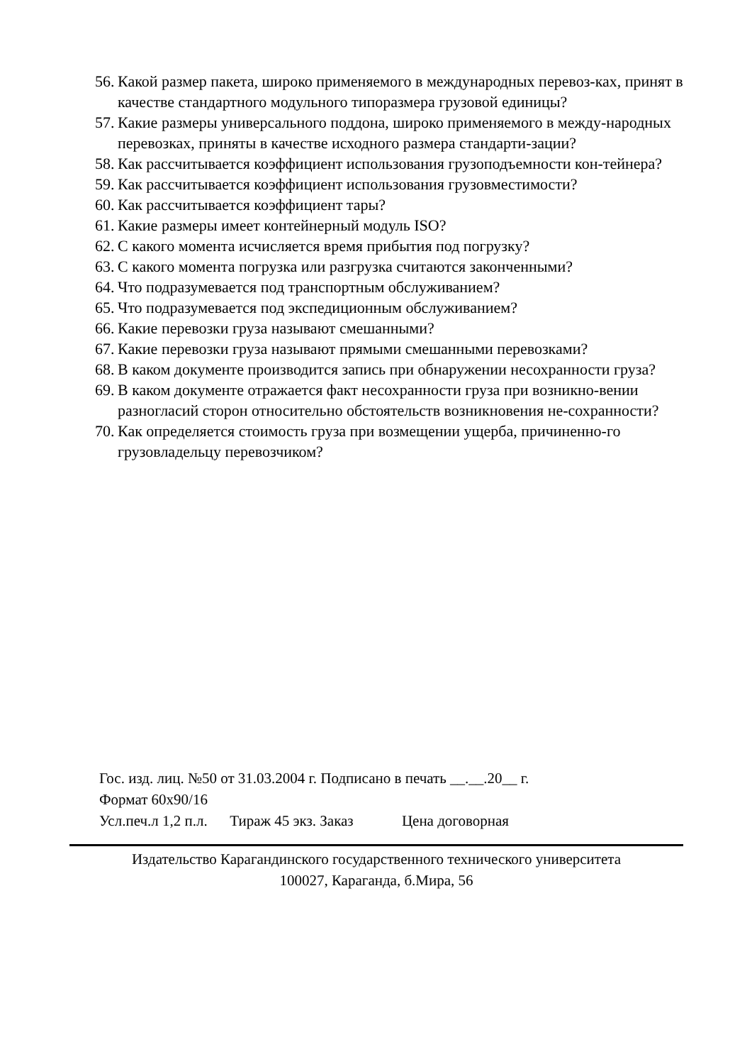56. Какой размер пакета, широко применяемого в международных перевоз-ках, принят в качестве стандартного модульного типоразмера грузовой единицы?
57. Какие размеры универсального поддона, широко применяемого в между-народных перевозках, приняты в качестве исходного размера стандарти-зации?
58. Как рассчитывается коэффициент использования грузоподъемности кон-тейнера?
59. Как рассчитывается коэффициент использования грузовместимости?
60. Как рассчитывается коэффициент тары?
61. Какие размеры имеет контейнерный модуль ISO?
62. С какого момента исчисляется время прибытия под погрузку?
63. С какого момента погрузка или разгрузка считаются законченными?
64. Что подразумевается под транспортным обслуживанием?
65. Что подразумевается под экспедиционным обслуживанием?
66. Какие перевозки груза называют смешанными?
67. Какие перевозки груза называют прямыми смешанными перевозками?
68. В каком документе производится запись при обнаружении несохранности груза?
69. В каком документе отражается факт несохранности груза при возникно-вении разногласий сторон относительно обстоятельств возникновения не-сохранности?
70. Как определяется стоимость груза при возмещении ущерба, причиненно-го грузовладельцу перевозчиком?
Гос. изд. лиц. №50 от 31.03.2004 г. Подписано в печать __.__.20__ г.
Формат 60х90/16
Усл.печ.л 1,2 п.л. Тираж 45 экз. Заказ Цена договорная
Издательство Карагандинского государственного технического университета
100027, Караганда, б.Мира, 56